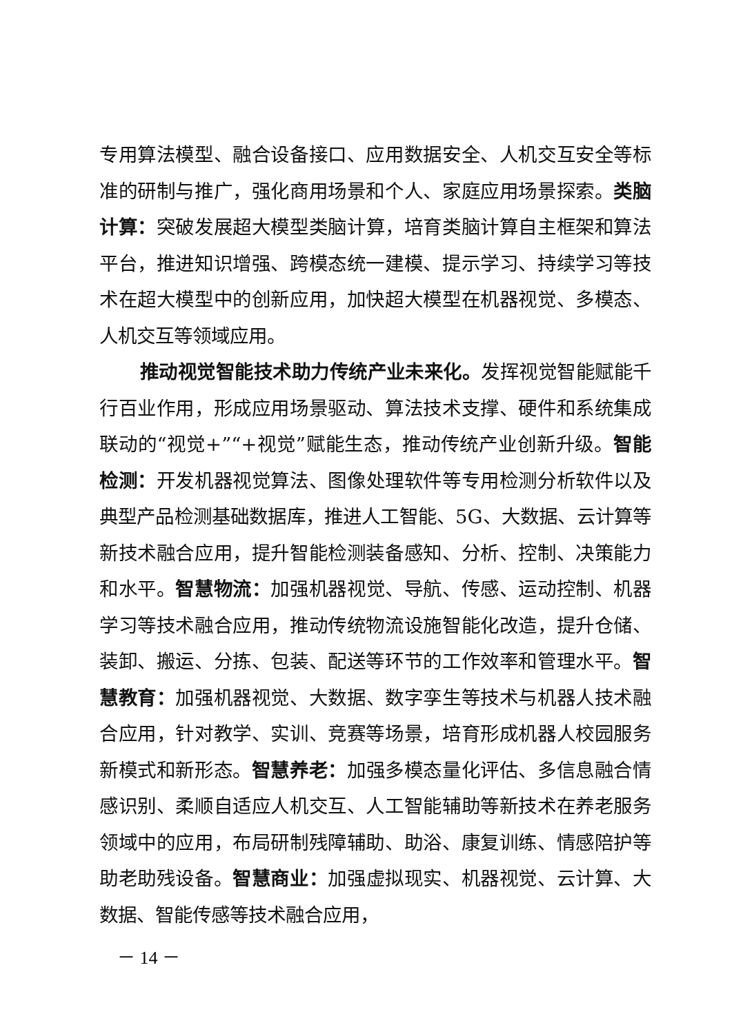专用算法模型、融合设备接口、应用数据安全、人机交互安全等标准的研制与推广，强化商用场景和个人、家庭应用场景探索。类脑计算：突破发展超大模型类脑计算，培育类脑计算自主框架和算法平台，推进知识增强、跨模态统一建模、提示学习、持续学习等技术在超大模型中的创新应用，加快超大模型在机器视觉、多模态、人机交互等领域应用。
推动视觉智能技术助力传统产业未来化。发挥视觉智能赋能千行百业作用，形成应用场景驱动、算法技术支撑、硬件和系统集成联动的“视觉+”“+视觉”赋能生态，推动传统产业创新升级。智能检测：开发机器视觉算法、图像处理软件等专用检测分析软件以及典型产品检测基础数据库，推进人工智能、5G、大数据、云计算等新技术融合应用，提升智能检测装备感知、分析、控制、决策能力和水平。智慧物流：加强机器视觉、导航、传感、运动控制、机器学习等技术融合应用，推动传统物流设施智能化改造，提升仓储、装卸、搬运、分拣、包装、配送等环节的工作效率和管理水平。智慧教育：加强机器视觉、大数据、数字孪生等技术与机器人技术融合应用，针对教学、实训、竞赛等场景，培育形成机器人校园服务新模式和新形态。智慧养老：加强多模态量化评估、多信息融合情感识别、柔顺自适应人机交互、人工智能辅助等新技术在养老服务领域中的应用，布局研制残障辅助、助浴、康复训练、情感陪护等助老助残设备。智慧商业：加强虚拟现实、机器视觉、云计算、大数据、智能传感等技术融合应用，
－ 14 －